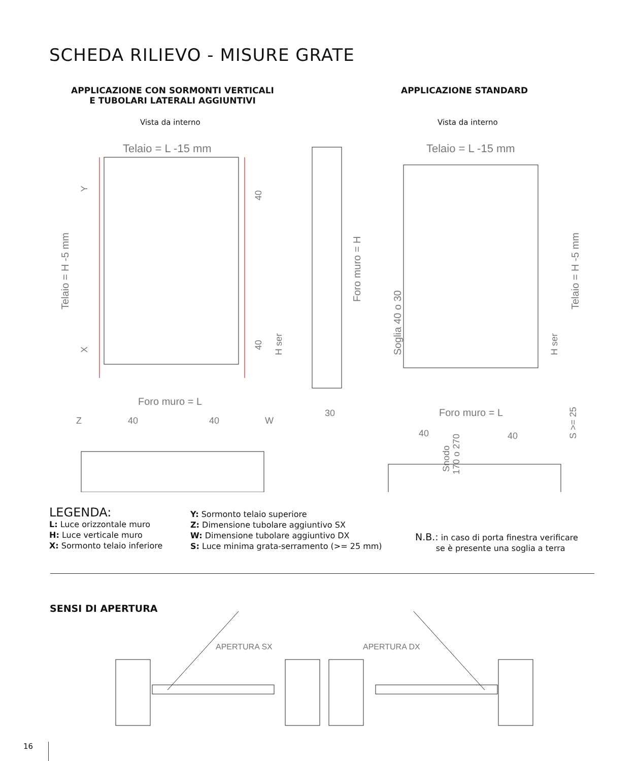SCHEDA RILIEVO - MISURE GRATE
APPLICAZIONE CON SORMONTI VERTICALI
E TUBOLARI LATERALI AGGIUNTIVI
APPLICAZIONE STANDARD
Vista da interno Vista da interno
Telaio = L -15 mm
Telaio = L -15 mm
Foro muro = L
Foro muro = L
Telaio = H -5 mm
Telaio = H -5 mm
Foro muro = H
Soglia 40 o 30
30
H ser
H ser
40
40
Y
X
Z
40
40
W
40
40
Snodo
170 o 270
S >= 25
LEGENDA:
L: Luce orizzontale muro
H: Luce verticale muro
X: Sormonto telaio inferiore
Y: Sormonto telaio superiore
Z: Dimensione tubolare aggiuntivo SX
W: Dimensione tubolare aggiuntivo DX
S: Luce minima grata-serramento (>= 25 mm)
N.B.: in caso di porta finestra verificare
se è presente una soglia a terra
SENSI DI APERTURA
APERTURA SX
APERTURA DX
16